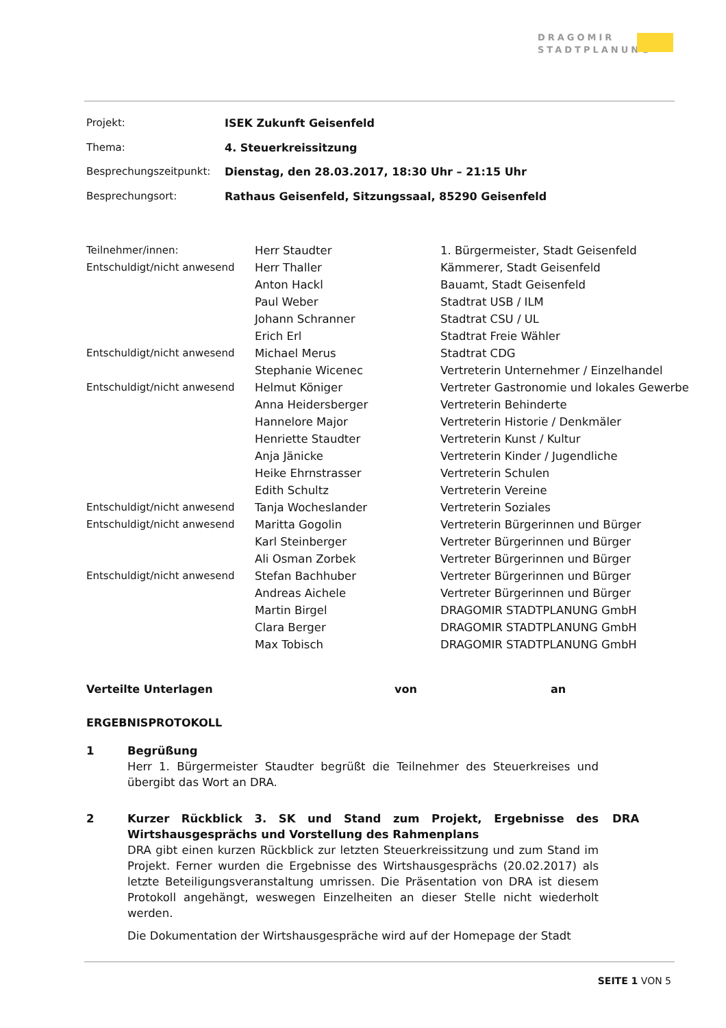DRAGOMIR
STADTPLANUNG
| Projekt: | ISEK Zukunft Geisenfeld |
| Thema: | 4. Steuerkreissitzung |
| Besprechungszeitpunkt: | Dienstag, den 28.03.2017, 18:30 Uhr – 21:15 Uhr |
| Besprechungsort: | Rathaus Geisenfeld, Sitzungssaal, 85290 Geisenfeld |
| Teilnehmer/innen: | Herr Staudter | 1. Bürgermeister, Stadt Geisenfeld |
| Entschuldigt/nicht anwesend | Herr Thaller | Kämmerer, Stadt Geisenfeld |
| | Anton Hackl | Bauamt, Stadt Geisenfeld |
| | Paul Weber | Stadtrat USB / ILM |
| | Johann Schranner | Stadtrat CSU / UL |
| | Erich Erl | Stadtrat Freie Wähler |
| Entschuldigt/nicht anwesend | Michael Merus | Stadtrat CDG |
| | Stephanie Wicenec | Vertreterin Unternehmer / Einzelhandel |
| Entschuldigt/nicht anwesend | Helmut Königer | Vertreter Gastronomie und lokales Gewerbe |
| | Anna Heidersberger | Vertreterin Behinderte |
| | Hannelore Major | Vertreterin Historie / Denkmäler |
| | Henriette Staudter | Vertreterin Kunst / Kultur |
| | Anja Jänicke | Vertreterin Kinder / Jugendliche |
| | Heike Ehrnstrasser | Vertreterin Schulen |
| | Edith Schultz | Vertreterin Vereine |
| Entschuldigt/nicht anwesend | Tanja Wocheslander | Vertreterin Soziales |
| Entschuldigt/nicht anwesend | Maritta Gogolin | Vertreterin Bürgerinnen und Bürger |
| | Karl Steinberger | Vertreter Bürgerinnen und Bürger |
| | Ali Osman Zorbek | Vertreter Bürgerinnen und Bürger |
| Entschuldigt/nicht anwesend | Stefan Bachhuber | Vertreter Bürgerinnen und Bürger |
| | Andreas Aichele | Vertreter Bürgerinnen und Bürger |
| | Martin Birgel | DRAGOMIR STADTPLANUNG GmbH |
| | Clara Berger | DRAGOMIR STADTPLANUNG GmbH |
| | Max Tobisch | DRAGOMIR STADTPLANUNG GmbH |
| Verteilte Unterlagen | von | an |
ERGEBNISPROTOKOLL
1 Begrüßung
Herr 1. Bürgermeister Staudter begrüßt die Teilnehmer des Steuerkreises und übergibt das Wort an DRA.
2 Kurzer Rückblick 3. SK und Stand zum Projekt, Ergebnisse des Wirtshausgesprächs und Vorstellung des Rahmenplans
DRA gibt einen kurzen Rückblick zur letzten Steuerkreissitzung und zum Stand im Projekt. Ferner wurden die Ergebnisse des Wirtshausgesprächs (20.02.2017) als letzte Beteiligungsveranstaltung umrissen. Die Präsentation von DRA ist diesem Protokoll angehängt, weswegen Einzelheiten an dieser Stelle nicht wiederholt werden.
Die Dokumentation der Wirtshausgespräche wird auf der Homepage der Stadt
DRA
SEITE 1 VON 5